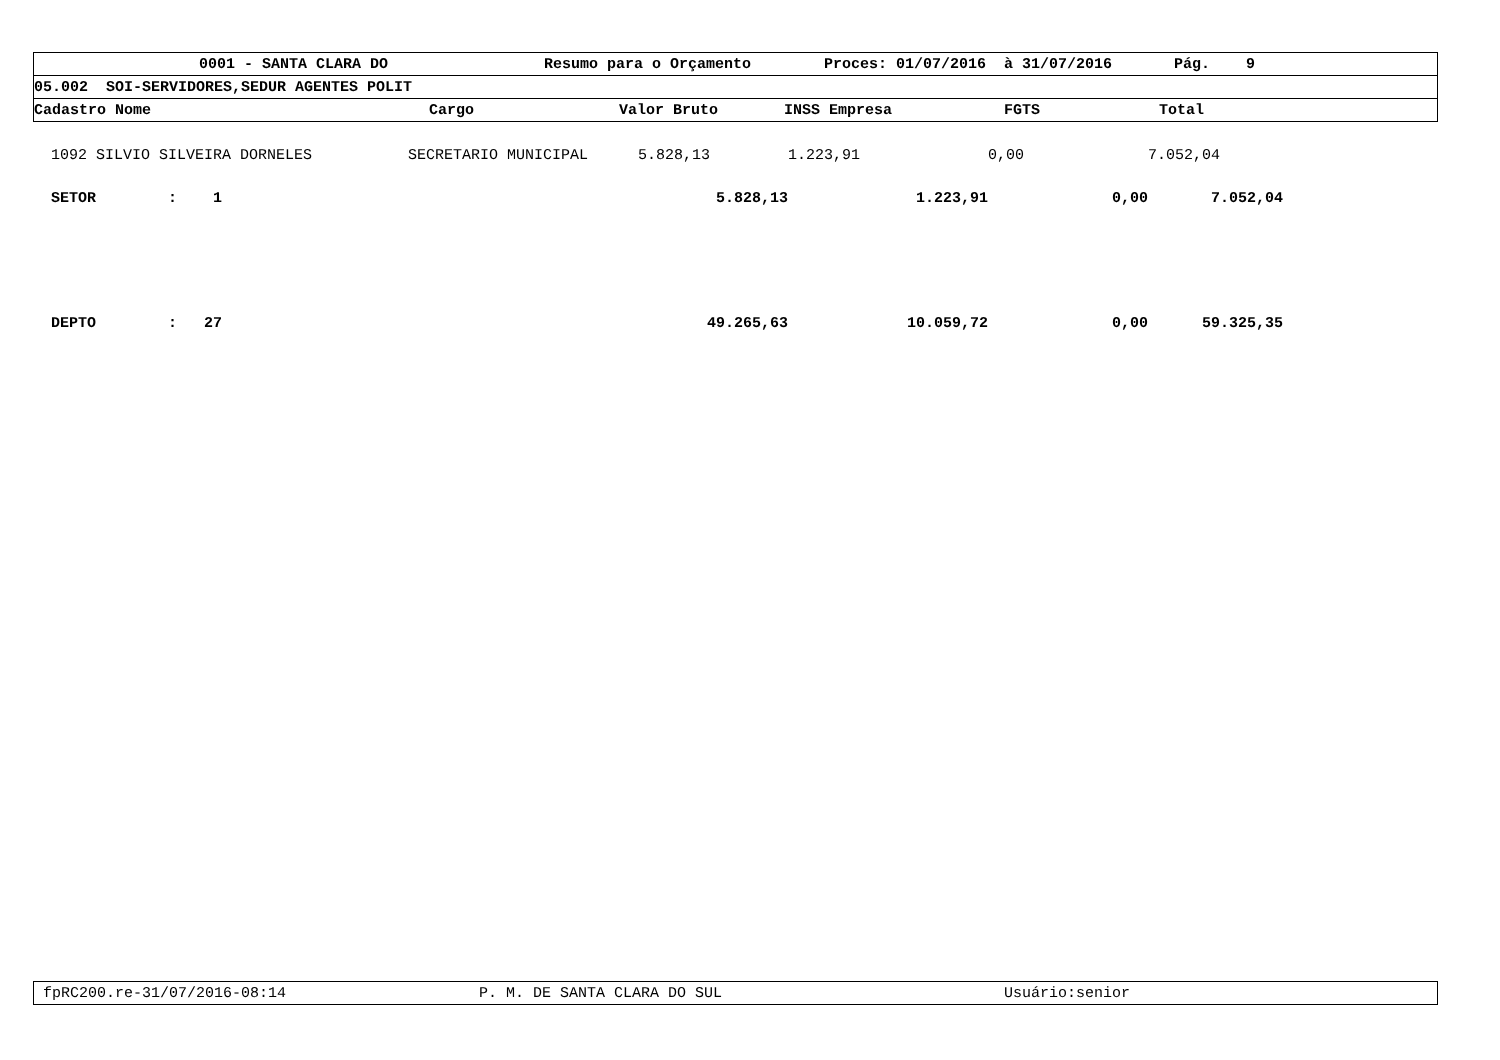0001 - SANTA CLARA DO Resumo para o Orçamento Proces: 01/07/2016 à 31/07/2016 Pág. 9
05.002 SOI-SERVIDORES,SEDUR AGENTES POLIT
Cadastro Nome Cargo Valor Bruto INSS Empresa FGTS Total
| 1092 SILVIO SILVEIRA DORNELES | SECRETARIO MUNICIPAL | 5.828,13 | 1.223,91 | 0,00 | 7.052,04 |
| SETOR : 1 | | 5.828,13 | 1.223,91 | 0,00 | 7.052,04 |
| DEPTO : 27 | | 49.265,63 | 10.059,72 | 0,00 | 59.325,35 |
fpRC200.re-31/07/2016-08:14 P. M. DE SANTA CLARA DO SUL Usuário:senior